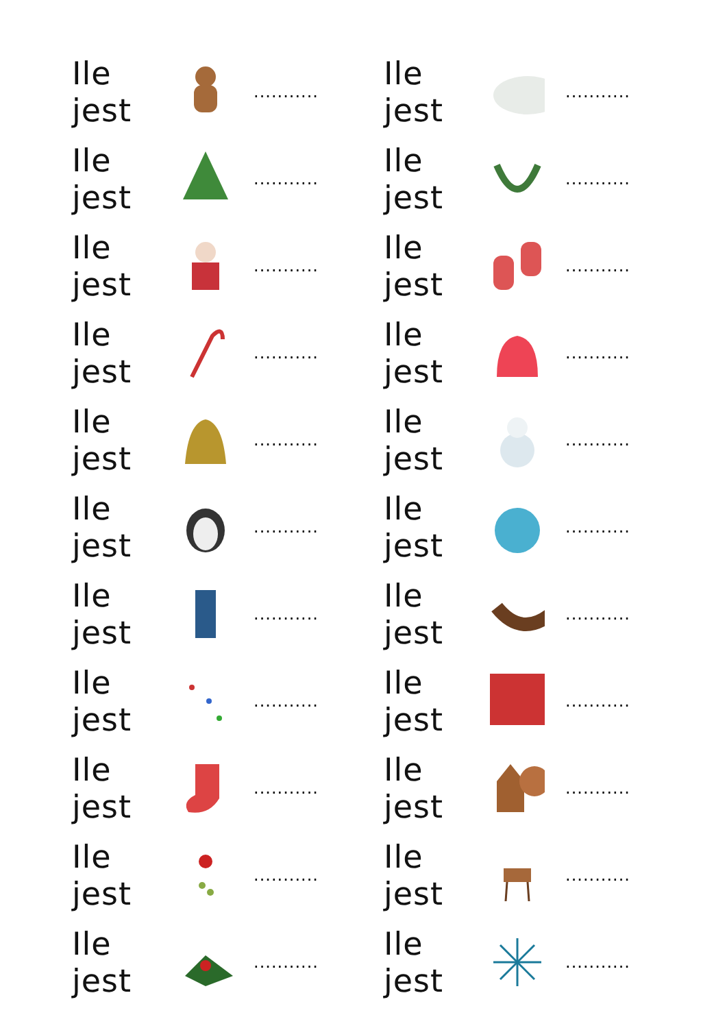Ile jest ...........
Ile jest ...........
Ile jest ...........
Ile jest ...........
Ile jest ...........
Ile jest ...........
Ile jest ...........
Ile jest ...........
Ile jest ...........
Ile jest ...........
Ile jest ...........
Ile jest ...........
Ile jest ...........
Ile jest ...........
Ile jest ...........
Ile jest ...........
Ile jest ...........
Ile jest ...........
Ile jest ...........
Ile jest ...........
Ile jest ...........
Ile jest ...........